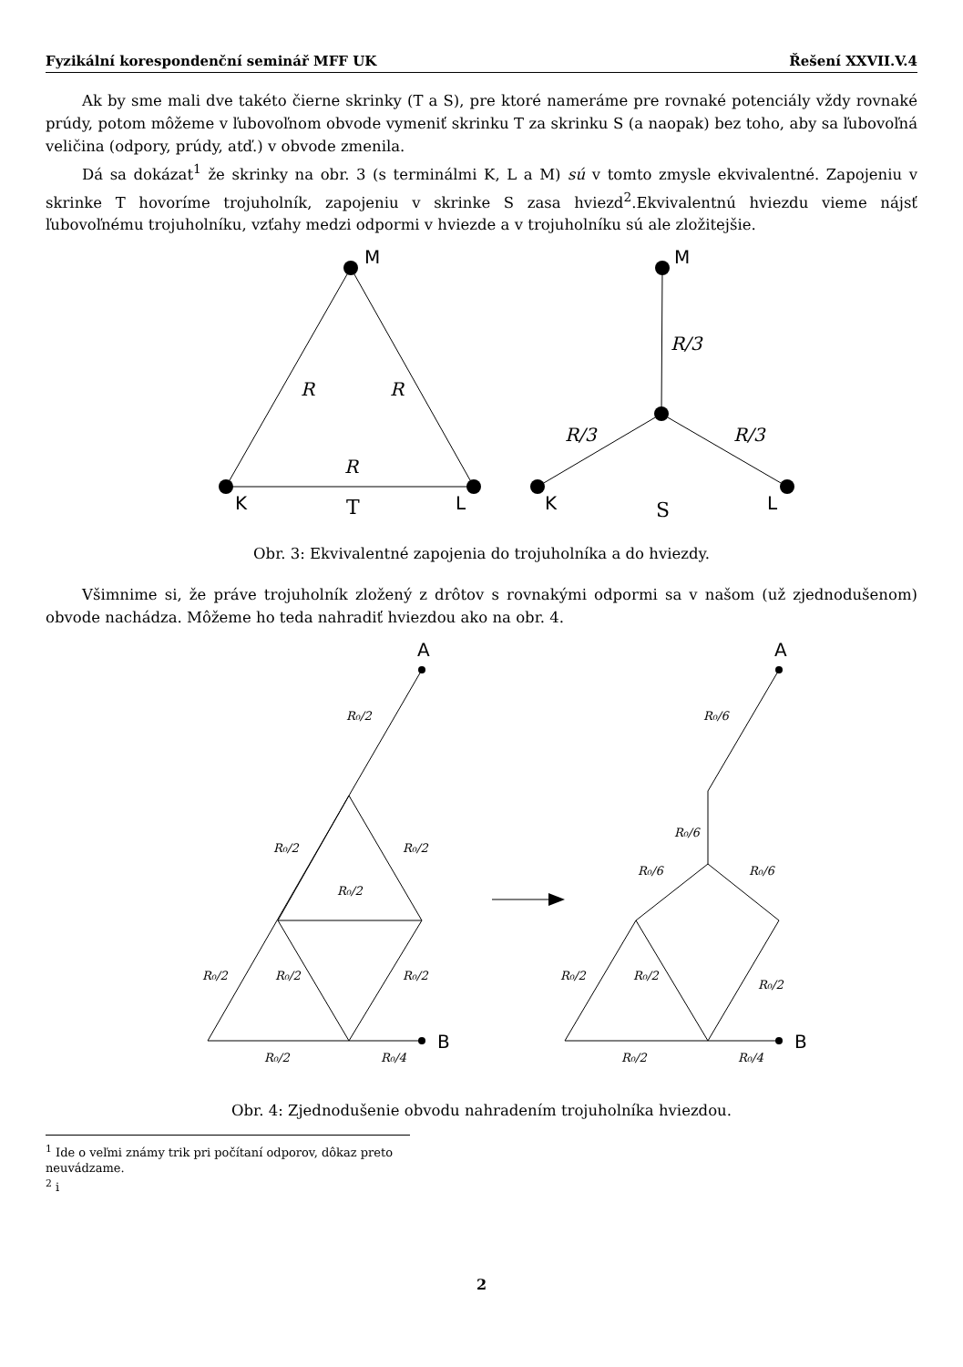Fyzikální korespondenční seminář MFF UK Řešení XXVII.V.4
Ak by sme mali dve takéto čierne skrinky (T a S), pre ktoré nameráme pre rovnaké potenciály vždy rovnaké prúdy, potom môžeme v ľubovoľnom obvode vymeniť skrinku T za skrinku S (a naopak) bez toho, aby sa ľubovoľná veličina (odpory, prúdy, atď.) v obvode zmenila.
Dá sa dokázat<sup>1</sup> že skrinky na obr. 3 (s terminálmi K, L a M) sú v tomto zmysle ekvivalentné. Zapojeniu v skrinke T hovoríme trojuholník, zapojeniu v skrinke S zasa hviezd<sup>2</sup>.Ekvivalentnú hviezdu vieme nájsť ľubovoľnému trojuholníku, vzťahy medzi odpormi v hviezde a v trojuholníku sú ale zložitejšie.
M
K
L
M
K
L
R
R
R
R/3
R/3
R/3
T
S
Obr. 3: Ekvivalentné zapojenia do trojuholníka a do hviezdy.
Všimnime si, že práve trojuholník zložený z drôtov s rovnakými odpormi sa v našom (už zjednodušenom) obvode nachádza. Môžeme ho teda nahradiť hviezdou ako na obr. 4.
A
B
A
B
R₀/2
R₀/2
R₀/2
R₀/2
R₀/2
R₀/2
R₀/2
R₀/2
R₀/4
R₀/6
R₀/6
R₀/6
R₀/6
R₀/2
R₀/2
R₀/2
R₀/2
R₀/4
Obr. 4: Zjednodušenie obvodu nahradením trojuholníka hviezdou.
<sup>1</sup> Ide o veľmi známy trik pri počítaní odporov, dôkaz preto neuvádzame.
<sup>2</sup> i
2